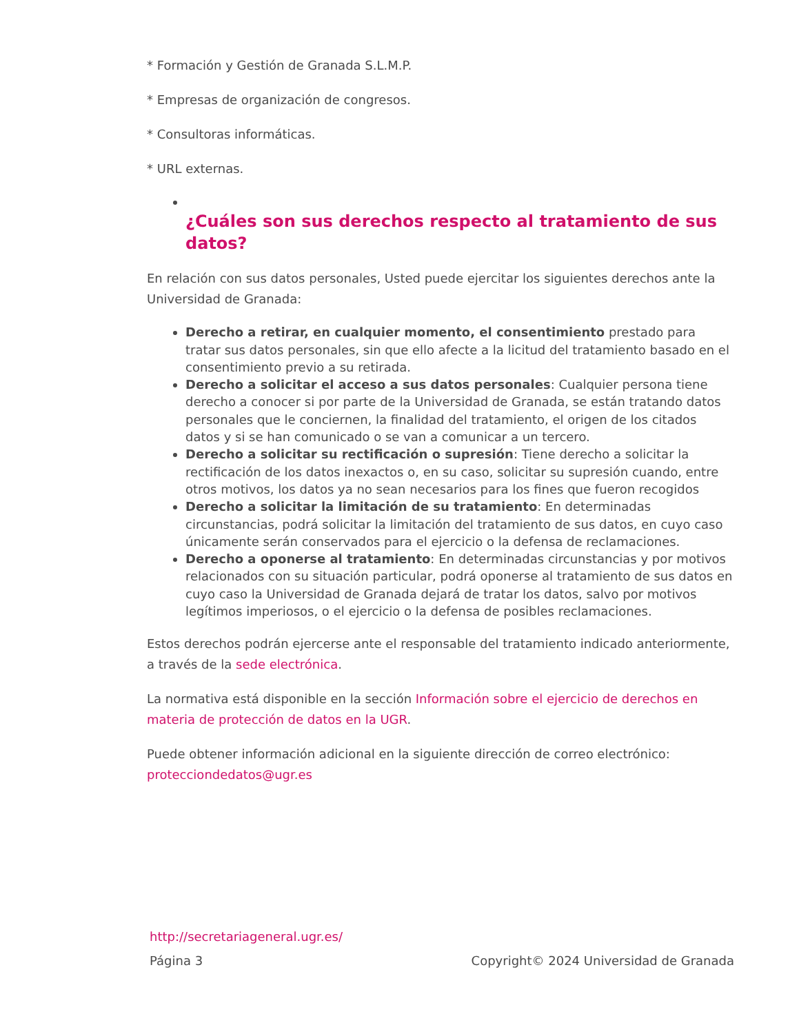* Formación y Gestión de Granada S.L.M.P.
* Empresas de organización de congresos.
* Consultoras informáticas.
* URL externas.
¿Cuáles son sus derechos respecto al tratamiento de sus datos?
En relación con sus datos personales, Usted puede ejercitar los siguientes derechos ante la Universidad de Granada:
Derecho a retirar, en cualquier momento, el consentimiento prestado para tratar sus datos personales, sin que ello afecte a la licitud del tratamiento basado en el consentimiento previo a su retirada.
Derecho a solicitar el acceso a sus datos personales: Cualquier persona tiene derecho a conocer si por parte de la Universidad de Granada, se están tratando datos personales que le conciernen, la finalidad del tratamiento, el origen de los citados datos y si se han comunicado o se van a comunicar a un tercero.
Derecho a solicitar su rectificación o supresión: Tiene derecho a solicitar la rectificación de los datos inexactos o, en su caso, solicitar su supresión cuando, entre otros motivos, los datos ya no sean necesarios para los fines que fueron recogidos
Derecho a solicitar la limitación de su tratamiento: En determinadas circunstancias, podrá solicitar la limitación del tratamiento de sus datos, en cuyo caso únicamente serán conservados para el ejercicio o la defensa de reclamaciones.
Derecho a oponerse al tratamiento: En determinadas circunstancias y por motivos relacionados con su situación particular, podrá oponerse al tratamiento de sus datos en cuyo caso la Universidad de Granada dejará de tratar los datos, salvo por motivos legítimos imperiosos, o el ejercicio o la defensa de posibles reclamaciones.
Estos derechos podrán ejercerse ante el responsable del tratamiento indicado anteriormente, a través de la sede electrónica.
La normativa está disponible en la sección Información sobre el ejercicio de derechos en materia de protección de datos en la UGR.
Puede obtener información adicional en la siguiente dirección de correo electrónico: protecciondedatos@ugr.es
http://secretariageneral.ugr.es/
Página 3 Copyright© 2024 Universidad de Granada